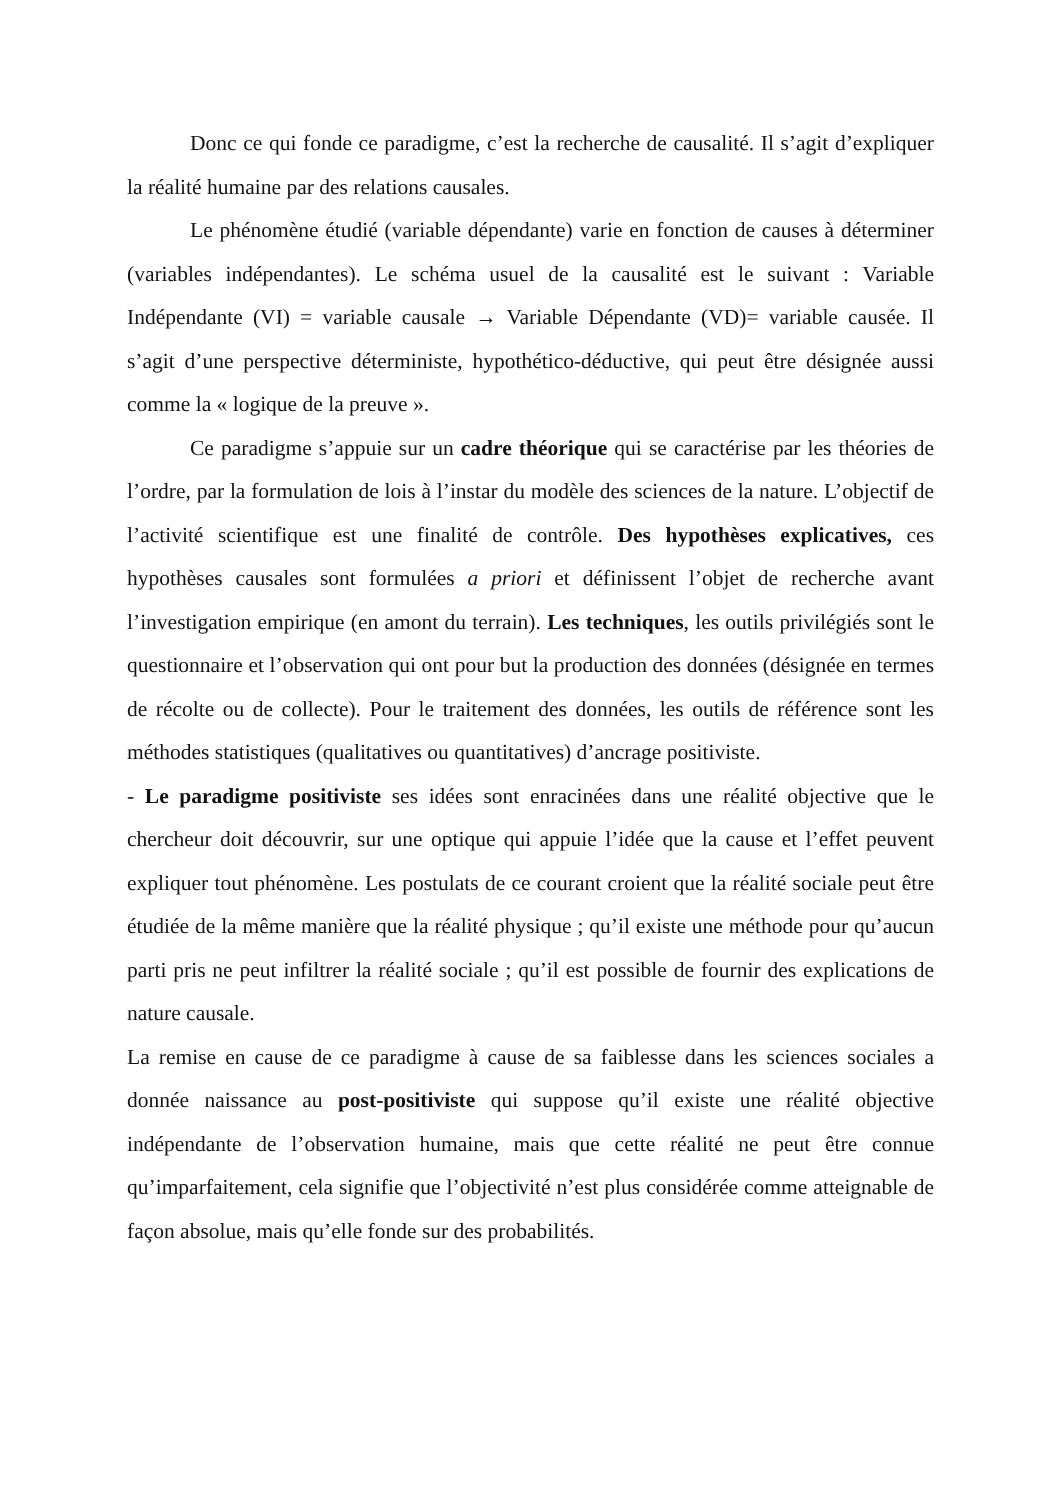Donc ce qui fonde ce paradigme, c’est la recherche de causalité. Il s’agit d’expliquer la réalité humaine par des relations causales.
Le phénomène étudié (variable dépendante) varie en fonction de causes à déterminer (variables indépendantes). Le schéma usuel de la causalité est le suivant : Variable Indépendante (VI) = variable causale → Variable Dépendante (VD)= variable causée. Il s’agit d’une perspective déterministe, hypothético-déductive, qui peut être désignée aussi comme la « logique de la preuve ».
Ce paradigme s’appuie sur un cadre théorique qui se caractérise par les théories de l’ordre, par la formulation de lois à l’instar du modèle des sciences de la nature. L’objectif de l’activité scientifique est une finalité de contrôle. Des hypothèses explicatives, ces hypothèses causales sont formulées a priori et définissent l’objet de recherche avant l’investigation empirique (en amont du terrain). Les techniques, les outils privilégiés sont le questionnaire et l’observation qui ont pour but la production des données (désignée en termes de récolte ou de collecte). Pour le traitement des données, les outils de référence sont les méthodes statistiques (qualitatives ou quantitatives) d’ancrage positiviste.
- Le paradigme positiviste ses idées sont enracinées dans une réalité objective que le chercheur doit découvrir, sur une optique qui appuie l’idée que la cause et l’effet peuvent expliquer tout phénomène. Les postulats de ce courant croient que la réalité sociale peut être étudiée de la même manière que la réalité physique ; qu’il existe une méthode pour qu’aucun parti pris ne peut infiltrer la réalité sociale ; qu’il est possible de fournir des explications de nature causale.
La remise en cause de ce paradigme à cause de sa faiblesse dans les sciences sociales a donnée naissance au post-positiviste qui suppose qu’il existe une réalité objective indépendante de l’observation humaine, mais que cette réalité ne peut être connue qu’imparfaitement, cela signifie que l’objectivité n’est plus considérée comme atteignable de façon absolue, mais qu’elle fonde sur des probabilités.